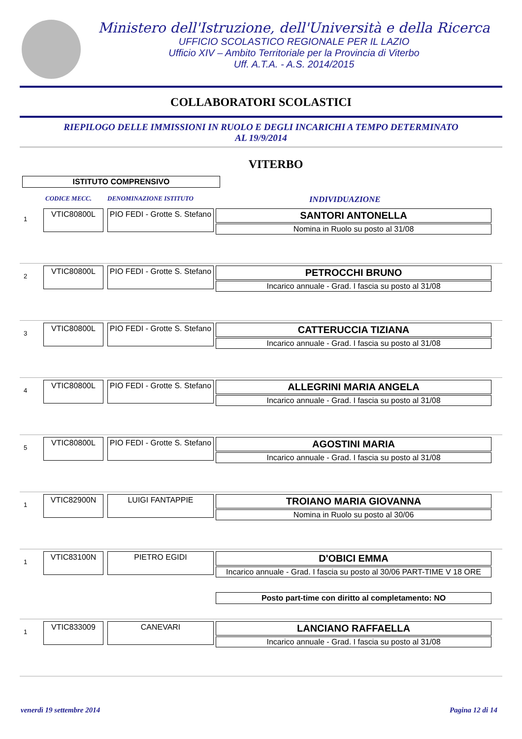Ministero dell'Istruzione, dell'Università e della Ricerca
UFFICIO SCOLASTICO REGIONALE PER IL LAZIO
Ufficio XIV – Ambito Territoriale per la Provincia di Viterbo
Uff. A.T.A. - A.S. 2014/2015
COLLABORATORI SCOLASTICI
RIEPILOGO DELLE IMMISSIONI IN RUOLO E DEGLI INCARICHI A TEMPO DETERMINATO
AL 19/9/2014
VITERBO
ISTITUTO COMPRENSIVO
CODICE MECC. DENOMINAZIONE ISTITUTO INDIVIDUAZIONE
1
VTIC80800L PIO FEDI - Grotte S. Stefano
SANTORI ANTONELLA
Nomina in Ruolo su posto al 31/08
2
VTIC80800L PIO FEDI - Grotte S. Stefano
PETROCCHI BRUNO
Incarico annuale - Grad. I fascia su posto al 31/08
3
VTIC80800L PIO FEDI - Grotte S. Stefano
CATTERUCCIA TIZIANA
Incarico annuale - Grad. I fascia su posto al 31/08
4
VTIC80800L PIO FEDI - Grotte S. Stefano
ALLEGRINI MARIA ANGELA
Incarico annuale - Grad. I fascia su posto al 31/08
5
VTIC80800L PIO FEDI - Grotte S. Stefano
AGOSTINI MARIA
Incarico annuale - Grad. I fascia su posto al 31/08
1
VTIC82900N LUIGI FANTAPPIE
TROIANO MARIA GIOVANNA
Nomina in Ruolo su posto al 30/06
1
VTIC83100N PIETRO EGIDI
D'OBICI EMMA
Incarico annuale - Grad. I fascia su posto al 30/06 PART-TIME V 18 ORE
Posto part-time con diritto al completamento: NO
1
VTIC833009 CANEVARI
LANCIANO RAFFAELLA
Incarico annuale - Grad. I fascia su posto al 31/08
venerdì 19 settembre 2014 Pagina 12 di 14